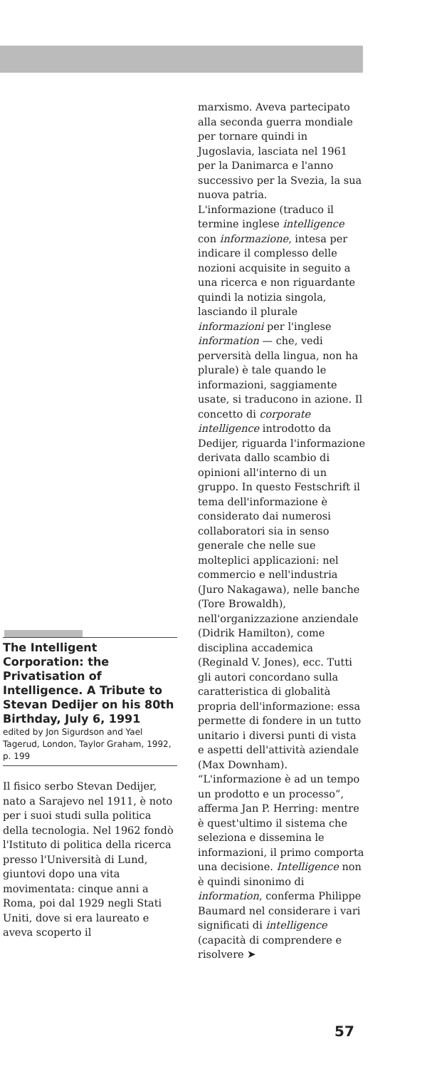The Intelligent Corporation: the Privatisation of Intelligence. A Tribute to Stevan Dedijer on his 80th Birthday, July 6, 1991
edited by Jon Sigurdson and Yael Tagerud, London, Taylor Graham, 1992, p. 199
Il fisico serbo Stevan Dedijer, nato a Sarajevo nel 1911, è noto per i suoi studi sulla politica della tecnologia. Nel 1962 fondò l'Istituto di politica della ricerca presso l'Università di Lund, giuntovi dopo una vita movimentata: cinque anni a Roma, poi dal 1929 negli Stati Uniti, dove si era laureato e aveva scoperto il
marxismo. Aveva partecipato alla seconda guerra mondiale per tornare quindi in Jugoslavia, lasciata nel 1961 per la Danimarca e l'anno successivo per la Svezia, la sua nuova patria.
L'informazione (traduco il termine inglese intelligence con informazione, intesa per indicare il complesso delle nozioni acquisite in seguito a una ricerca e non riguardante quindi la notizia singola, lasciando il plurale informazioni per l'inglese information — che, vedi perversità della lingua, non ha plurale) è tale quando le informazioni, saggiamente usate, si traducono in azione. Il concetto di corporate intelligence introdotto da Dedijer, riguarda l'informazione derivata dallo scambio di opinioni all'interno di un gruppo. In questo Festschrift il tema dell'informazione è considerato dai numerosi collaboratori sia in senso generale che nelle sue molteplici applicazioni: nel commercio e nell'industria (Juro Nakagawa), nelle banche (Tore Browaldh), nell'organizzazione anziendale (Didrik Hamilton), come disciplina accademica (Reginald V. Jones), ecc. Tutti gli autori concordano sulla caratteristica di globalità propria dell'informazione: essa permette di fondere in un tutto unitario i diversi punti di vista e aspetti dell'attività aziendale (Max Downham). “L'informazione è ad un tempo un prodotto e un processo”, afferma Jan P. Herring: mentre è quest'ultimo il sistema che seleziona e dissemina le informazioni, il primo comporta una decisione. Intelligence non è quindi sinonimo di information, conferma Philippe Baumard nel considerare i vari significati di intelligence (capacità di comprendere e risolvere ➤
57